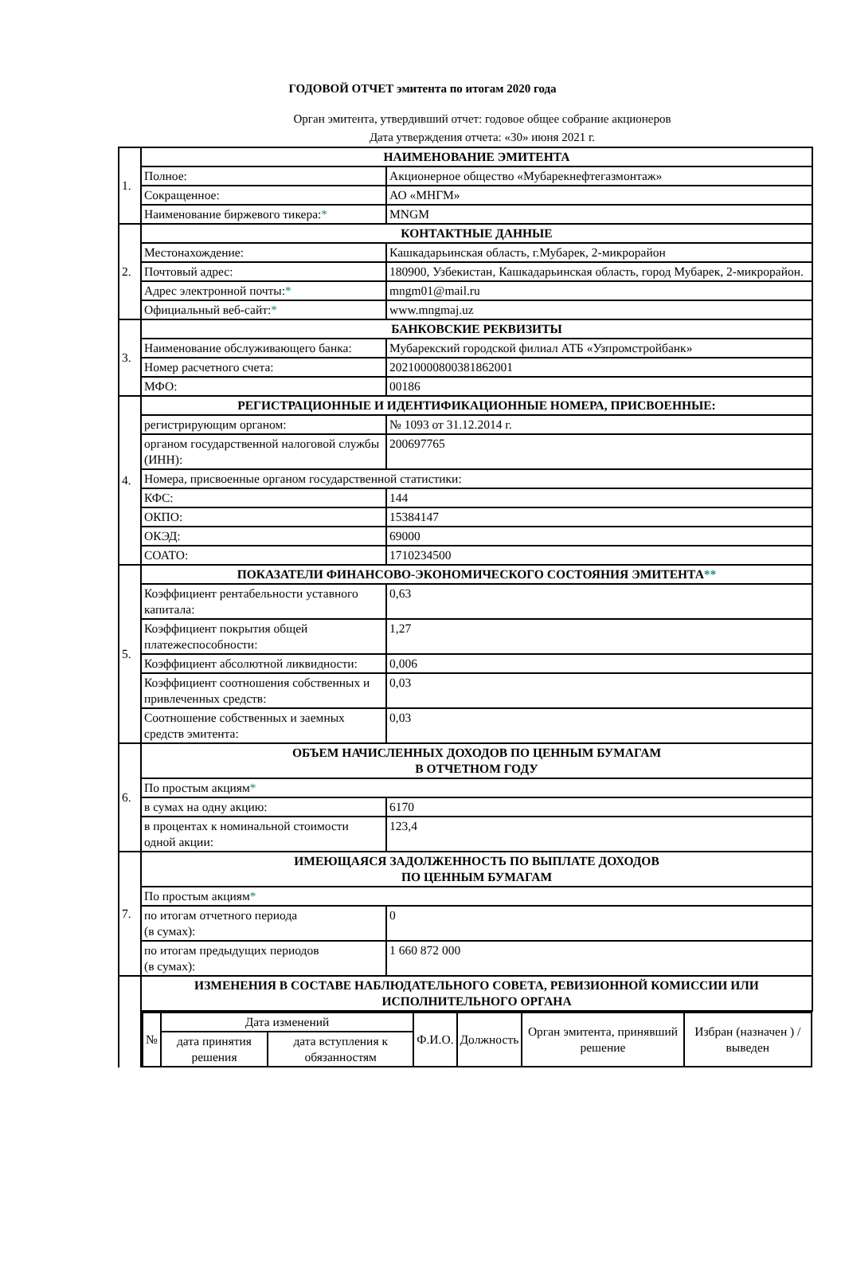ГОДОВОЙ ОТЧЕТ эмитента по итогам 2020 года
Орган эмитента, утвердивший отчет: годовое общее собрание акционеров
Дата утверждения отчета: «30» июня 2021 г.
| 1. | НАИМЕНОВАНИЕ ЭМИТЕНТА | |
| | Полное: | Акционерное общество «Мубарекнефтегазмонтаж» |
| | Сокращенное: | АО «МНГМ» |
| | Наименование биржевого тикера: * | MNGM |
| 2. | КОНТАКТНЫЕ ДАННЫЕ | |
| | Местонахождение: | Кашкадарьинская область, г.Мубарек, 2-микрорайон |
| | Почтовый адрес: | 180900, Узбекистан, Кашкадарьинская область, город Мубарек, 2-микрорайон. |
| | Адрес электронной почты: * | mngm01@mail.ru |
| | Официальный веб-сайт: * | www.mngmaj.uz |
| 3. | БАНКОВСКИЕ РЕКВИЗИТЫ | |
| | Наименование обслуживающего банка: | Мубарекский городской филиал АТБ «Узпромстройбанк» |
| | Номер расчетного счета: | 20210000800381862001 |
| | МФО: | 00186 |
| 4. | РЕГИСТРАЦИОННЫЕ И ИДЕНТИФИКАЦИОННЫЕ НОМЕРА, ПРИСВОЕННЫЕ: | |
| | регистрирующим органом: | № 1093 от 31.12.2014 г. |
| | органом государственной налоговой службы (ИНН): | 200697765 |
| | Номера, присвоенные органом государственной статистики: | |
| | КФС: | 144 |
| | ОКПО: | 15384147 |
| | ОКЭД: | 69000 |
| | СОАТО: | 1710234500 |
| 5. | ПОКАЗАТЕЛИ ФИНАНСОВО-ЭКОНОМИЧЕСКОГО СОСТОЯНИЯ ЭМИТЕНТА ** | |
| | Коэффициент рентабельности уставного капитала: | 0,63 |
| | Коэффициент покрытия общей платежеспособности: | 1,27 |
| | Коэффициент абсолютной ликвидности: | 0,006 |
| | Коэффициент соотношения собственных и привлеченных средств: | 0,03 |
| | Соотношение собственных и заемных средств эмитента: | 0,03 |
| 6. | ОБЪЕМ НАЧИСЛЕННЫХ ДОХОДОВ ПО ЦЕННЫМ БУМАГАМ В ОТЧЕТНОМ ГОДУ | |
| | По простым акциям * | |
| | в сумах на одну акцию: | 6170 |
| | в процентах к номинальной стоимости одной акции: | 123,4 |
| 7. | ИМЕЮЩАЯСЯ ЗАДОЛЖЕННОСТЬ ПО ВЫПЛАТЕ ДОХОДОВ ПО ЦЕННЫМ БУМАГАМ | |
| | По простым акциям * | |
| | по итогам отчетного периода (в сумах): | 0 |
| | по итогам предыдущих периодов (в сумах): | 1 660 872 000 |
| | ИЗМЕНЕНИЯ В СОСТАВЕ НАБЛЮДАТЕЛЬНОГО СОВЕТА, РЕВИЗИОННОЙ КОМИССИИ ИЛИ ИСПОЛНИТЕЛЬНОГО ОРГАНА | |
| | / № / Дата изменений / / Ф.И.О. / Должность / Орган эмитента, принявший решение / Избран (назначен ) / выведен / / / дата принятия решения / дата вступления к обязанностям / / / / / | |